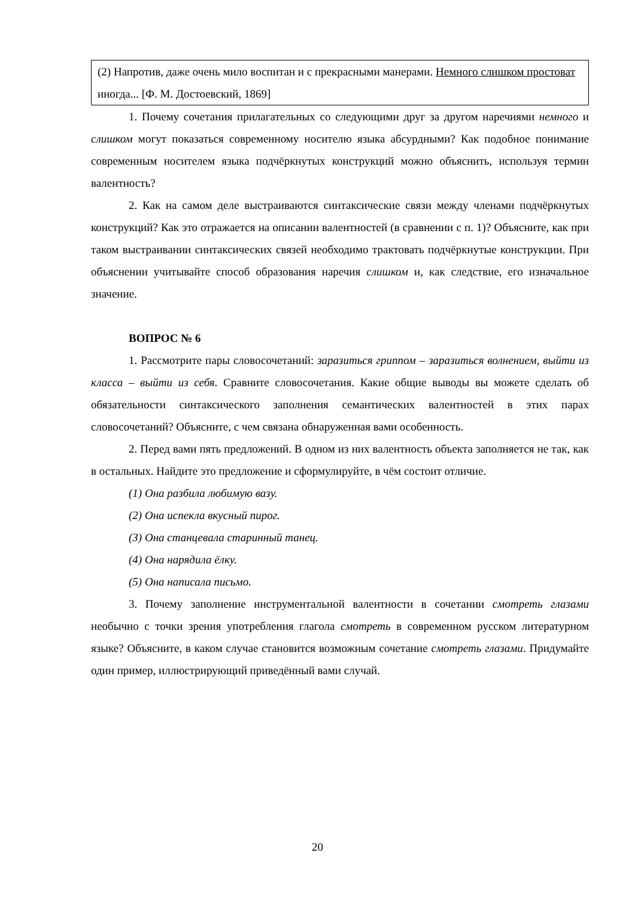(2) Напротив, даже очень мило воспитан и с прекрасными манерами. Немного слишком простоват иногда... [Ф. М. Достоевский, 1869]
1. Почему сочетания прилагательных со следующими друг за другом наречиями немного и слишком могут показаться современному носителю языка абсурдными? Как подобное понимание современным носителем языка подчёркнутых конструкций можно объяснить, используя термин валентность?
2. Как на самом деле выстраиваются синтаксические связи между членами подчёркнутых конструкций? Как это отражается на описании валентностей (в сравнении с п. 1)? Объясните, как при таком выстраивании синтаксических связей необходимо трактовать подчёркнутые конструкции. При объяснении учитывайте способ образования наречия слишком и, как следствие, его изначальное значение.
ВОПРОС № 6
1. Рассмотрите пары словосочетаний: заразиться гриппом – заразиться волнением, выйти из класса – выйти из себя. Сравните словосочетания. Какие общие выводы вы можете сделать об обязательности синтаксического заполнения семантических валентностей в этих парах словосочетаний? Объясните, с чем связана обнаруженная вами особенность.
2. Перед вами пять предложений. В одном из них валентность объекта заполняется не так, как в остальных. Найдите это предложение и сформулируйте, в чём состоит отличие.
(1) Она разбила любимую вазу.
(2) Она испекла вкусный пирог.
(3) Она станцевала старинный танец.
(4) Она нарядила ёлку.
(5) Она написала письмо.
3. Почему заполнение инструментальной валентности в сочетании смотреть глазами необычно с точки зрения употребления глагола смотреть в современном русском литературном языке? Объясните, в каком случае становится возможным сочетание смотреть глазами. Придумайте один пример, иллюстрирующий приведённый вами случай.
20